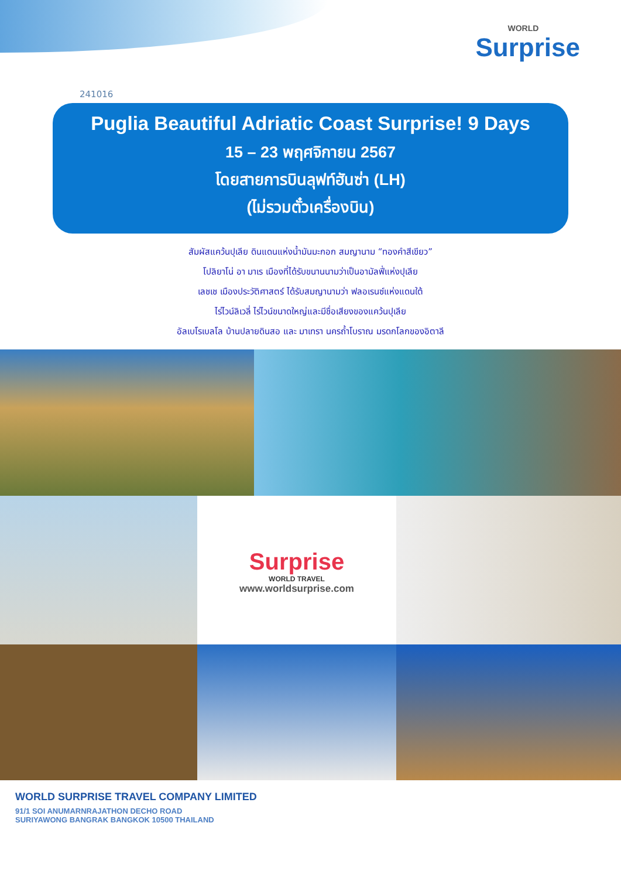WORLD
Surprise
241016
Puglia Beautiful Adriatic Coast Surprise! 9 Days
15 – 23 พฤศจิกายน 2567
โดยสายการบินลุฟท์ฮันซ่า (LH)
(ไม่รวมตั๋วเครื่องบิน)
สัมผัสแคว้นปุเลีย ดินแดนแห่งน้ำมันมะกอก สมญานาม “ทองคำสีเขียว”
โปลิยาโน่ อา มาเร เมืองที่ได้รับขนานนามว่าเป็นอามัลฟี่แห่งปุเลีย
เลชเช เมืองประวัติศาสตร์ ได้รับสมญานามว่า ฟลอเรนซ์แห่งแดนใต้
ไร่ไวน์ลิเวลี่ ไร่ไวน์ขนาดใหญ่และมีชื่อเสียงของแคว้นปุเลีย
อัลเบโรเบลโล บ้านปลายดินสอ และ มาเทรา นครถ้ำโบราณ มรดกโลกของอิตาลี
Surprise
WORLD TRAVEL
www.worldsurprise.com
WORLD SURPRISE TRAVEL COMPANY LIMITED
91/1 SOI ANUMARNRAJATHON DECHO ROAD
SURIYAWONG BANGRAK BANGKOK 10500 THAILAND